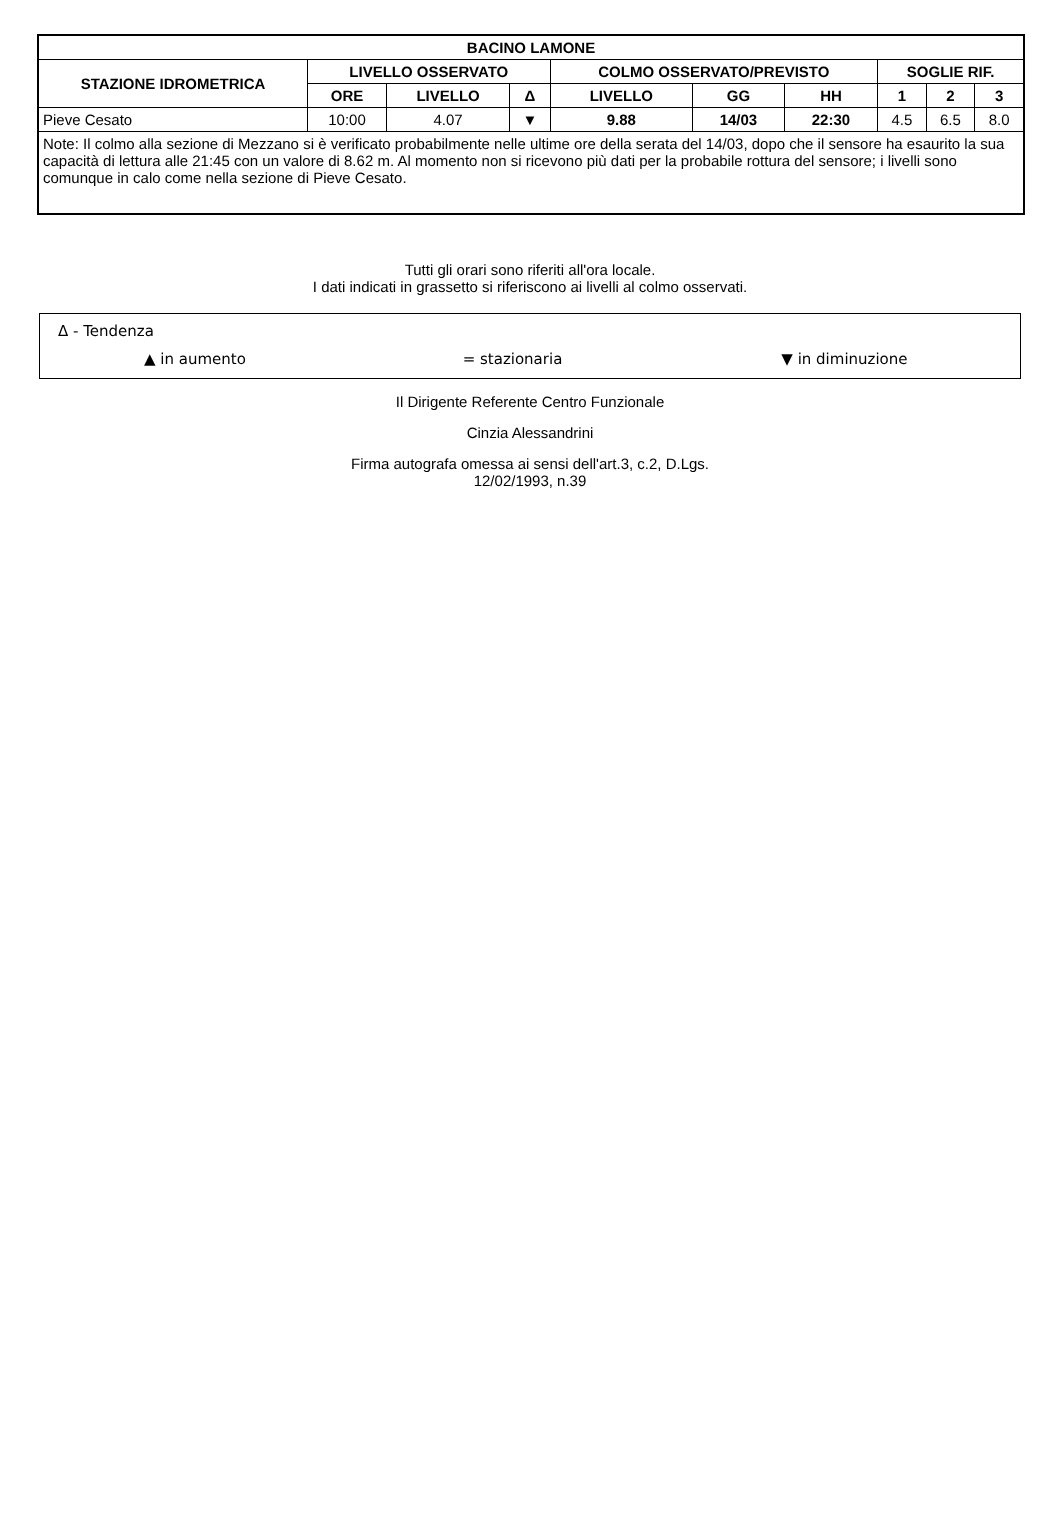| BACINO LAMONE | | | | | | | | | |
| --- | --- | --- | --- | --- | --- | --- | --- | --- | --- |
| STAZIONE IDROMETRICA | LIVELLO OSSERVATO | | | COLMO OSSERVATO/PREVISTO | | | SOGLIE RIF. | | |
| | ORE | LIVELLO | Δ | LIVELLO | GG | HH | 1 | 2 | 3 |
| Pieve Cesato | 10:00 | 4.07 | ▼ | 9.88 | 14/03 | 22:30 | 4.5 | 6.5 | 8.0 |
| Note: Il colmo alla sezione di Mezzano si è verificato probabilmente nelle ultime ore della serata del 14/03, dopo che il sensore ha esaurito la sua capacità di lettura alle 21:45 con un valore di 8.62 m. Al momento non si ricevono più dati per la probabile rottura del sensore; i livelli sono comunque in calo come nella sezione di Pieve Cesato. | | | | | | | | | |
Tutti gli orari sono riferiti all'ora locale.
I dati indicati in grassetto si riferiscono ai livelli al colmo osservati.
Δ - Tendenza
▲ in aumento = stazionaria ▼ in diminuzione
Il Dirigente Referente Centro Funzionale
Cinzia Alessandrini
Firma autografa omessa ai sensi dell'art.3, c.2, D.Lgs.
12/02/1993, n.39